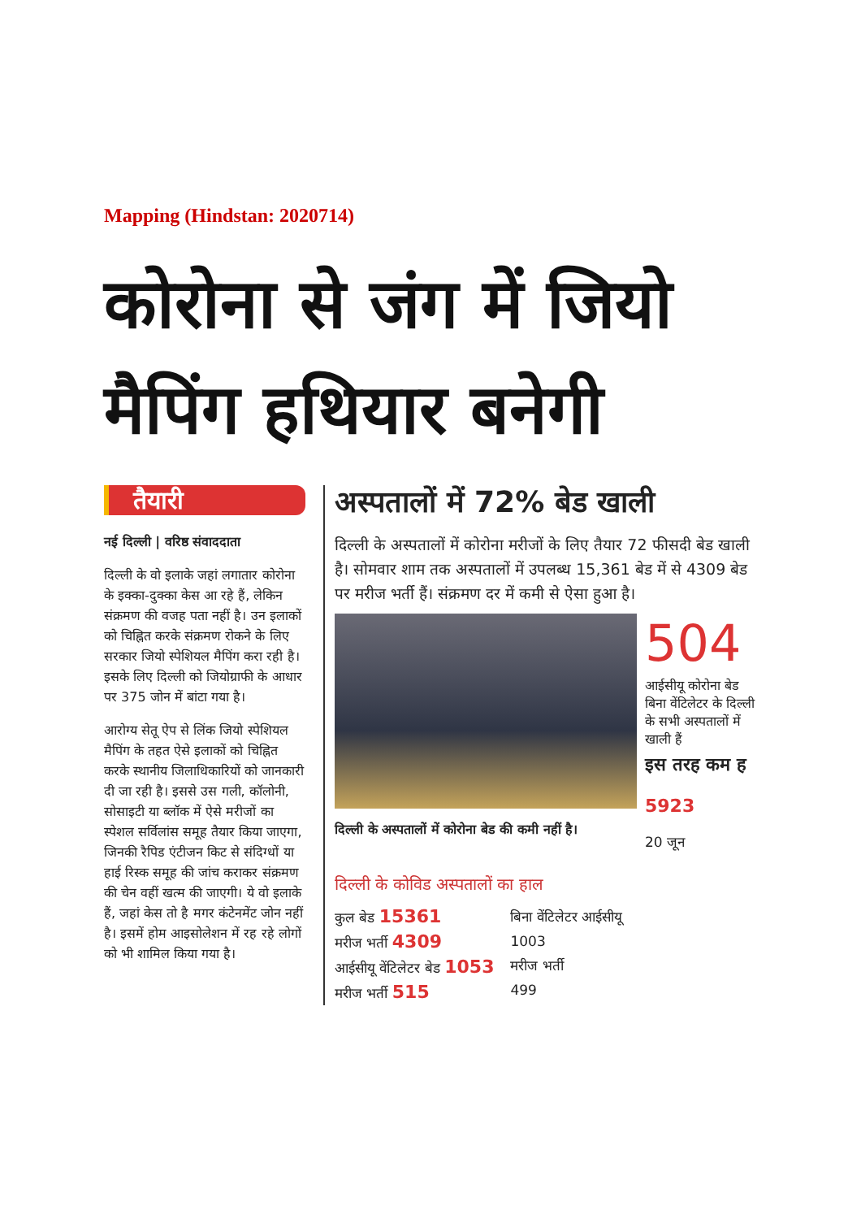Mapping (Hindstan: 2020714)
कोरोना से जंग में जियो मैपिंग हथियार बनेगी
तैयारी
नई दिल्ली | वरिष्ठ संवाददाता
दिल्ली के वो इलाके जहां लगातार कोरोना के इक्का-दुक्का केस आ रहे हैं, लेकिन संक्रमण की वजह पता नहीं है। उन इलाकों को चिह्नित करके संक्रमण रोकने के लिए सरकार जियो स्पेशियल मैपिंग करा रही है। इसके लिए दिल्ली को जियोग्राफी के आधार पर 375 जोन में बांटा गया है।
आरोग्य सेतू ऐप से लिंक जियो स्पेशियल मैपिंग के तहत ऐसे इलाकों को चिह्नित करके स्थानीय जिलाधिकारियों को जानकारी दी जा रही है। इससे उस गली, कॉलोनी, सोसाइटी या ब्लॉक में ऐसे मरीजों का स्पेशल सर्विलांस समूह तैयार किया जाएगा, जिनकी रैपिड एंटीजन किट से संदिग्धों या हाई रिस्क समूह की जांच कराकर संक्रमण की चेन वहीं खत्म की जाएगी। ये वो इलाके हैं, जहां केस तो है मगर कंटेनमेंट जोन नहीं है। इसमें होम आइसोलेशन में रह रहे लोगों को भी शामिल किया गया है।
अस्पतालों में 72% बेड खाली
दिल्ली के अस्पतालों में कोरोना मरीजों के लिए तैयार 72 फीसदी बेड खाली है। सोमवार शाम तक अस्पतालों में उपलब्ध 15,361 बेड में से 4309 बेड पर मरीज भर्ती हैं। संक्रमण दर में कमी से ऐसा हुआ है।
दिल्ली के अस्पतालों में कोरोना बेड की कमी नहीं है।
504
आईसीयू कोरोना बेड बिना वेंटिलेटर के दिल्ली के सभी अस्पतालों में खाली हैं
इस तरह कम ह
5923
20 जून
दिल्ली के कोविड अस्पतालों का हाल
कुल बेड 15361
मरीज भर्ती 4309
आईसीयू वेंटिलेटर बेड 1053
मरीज भर्ती 515
बिना वेंटिलेटर आईसीयू
1003
मरीज भर्ती
499